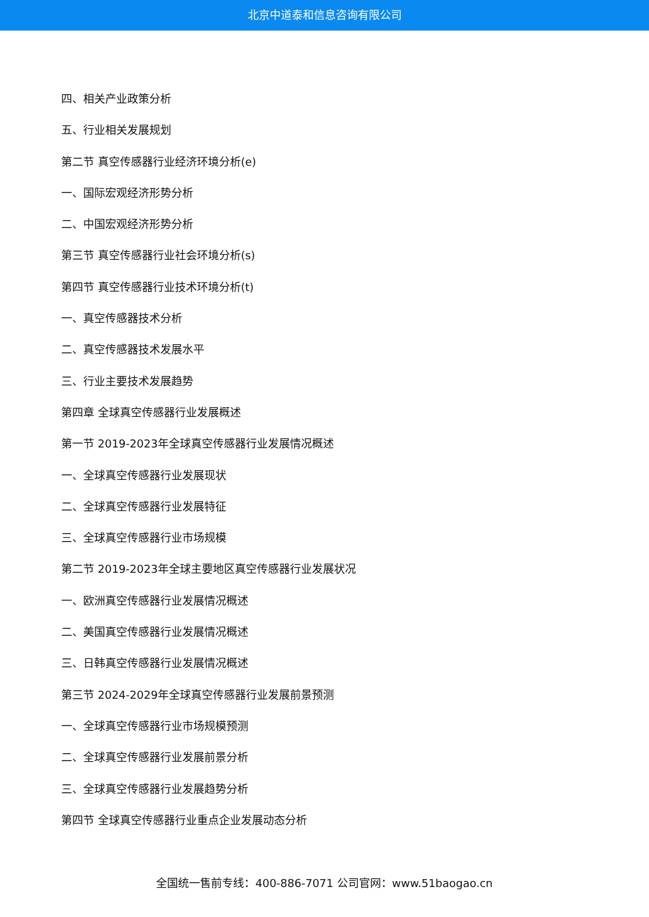北京中道泰和信息咨询有限公司
四、相关产业政策分析
五、行业相关发展规划
第二节 真空传感器行业经济环境分析(e)
一、国际宏观经济形势分析
二、中国宏观经济形势分析
第三节 真空传感器行业社会环境分析(s)
第四节 真空传感器行业技术环境分析(t)
一、真空传感器技术分析
二、真空传感器技术发展水平
三、行业主要技术发展趋势
第四章 全球真空传感器行业发展概述
第一节 2019-2023年全球真空传感器行业发展情况概述
一、全球真空传感器行业发展现状
二、全球真空传感器行业发展特征
三、全球真空传感器行业市场规模
第二节 2019-2023年全球主要地区真空传感器行业发展状况
一、欧洲真空传感器行业发展情况概述
二、美国真空传感器行业发展情况概述
三、日韩真空传感器行业发展情况概述
第三节 2024-2029年全球真空传感器行业发展前景预测
一、全球真空传感器行业市场规模预测
二、全球真空传感器行业发展前景分析
三、全球真空传感器行业发展趋势分析
第四节 全球真空传感器行业重点企业发展动态分析
全国统一售前专线：400-886-7071 公司官网：www.51baogao.cn